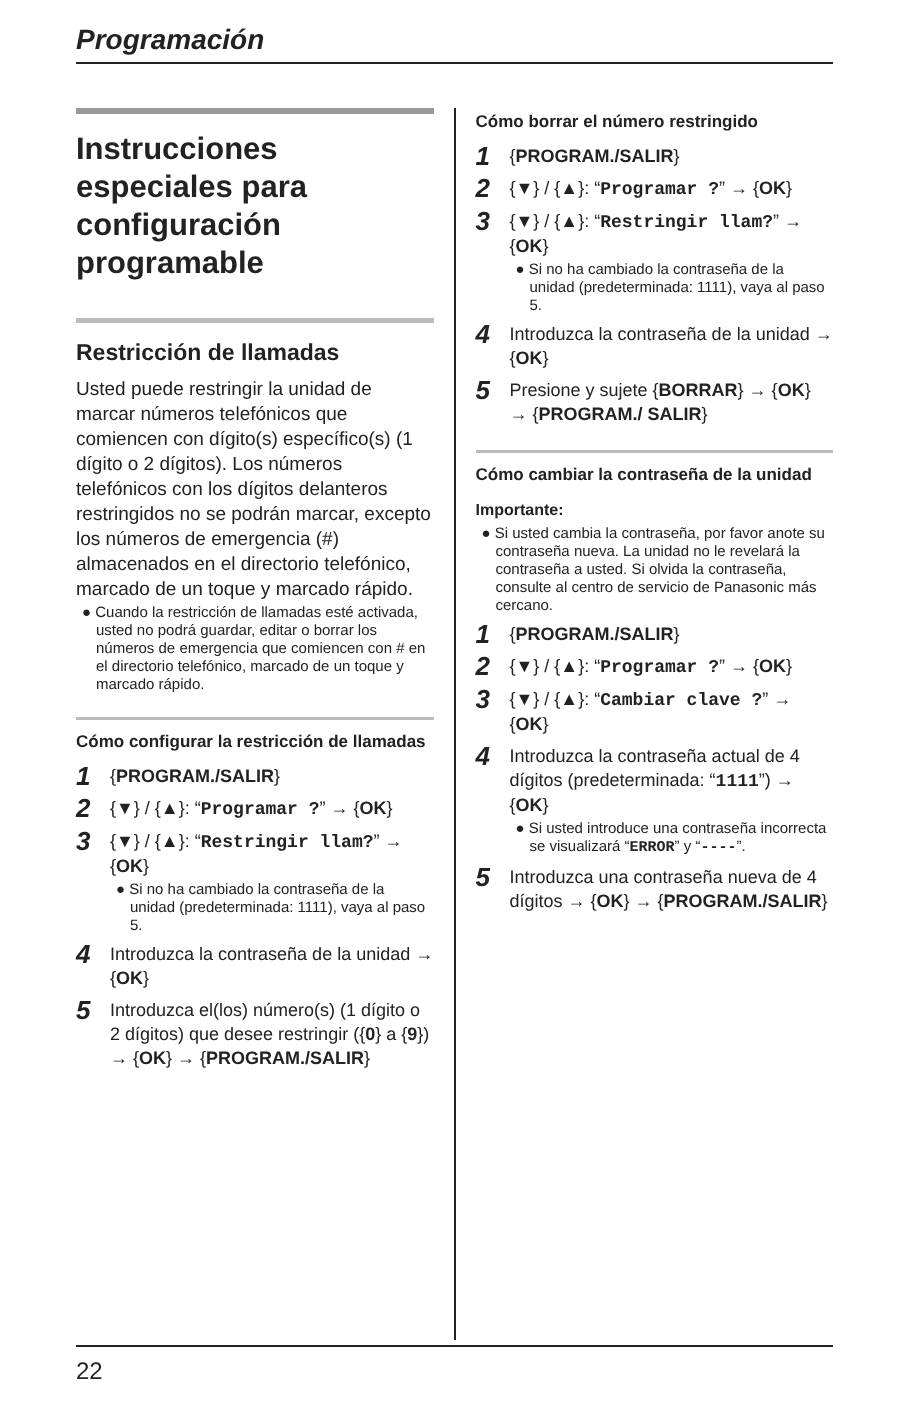Programación
Instrucciones especiales para configuración programable
Restricción de llamadas
Usted puede restringir la unidad de marcar números telefónicos que comiencen con dígito(s) específico(s) (1 dígito o 2 dígitos). Los números telefónicos con los dígitos delanteros restringidos no se podrán marcar, excepto los números de emergencia (#) almacenados en el directorio telefónico, marcado de un toque y marcado rápido.
● Cuando la restricción de llamadas esté activada, usted no podrá guardar, editar o borrar los números de emergencia que comiencen con # en el directorio telefónico, marcado de un toque y marcado rápido.
Cómo configurar la restricción de llamadas
1
{PROGRAM./SALIR}
2
{▼} / {▲}: “Programar ?” → {OK}
3
{▼} / {▲}: “Restringir llam?” → {OK}
● Si no ha cambiado la contraseña de la unidad (predeterminada: 1111), vaya al paso 5.
4
Introduzca la contraseña de la unidad → {OK}
5
Introduzca el(los) número(s) (1 dígito o 2 dígitos) que desee restringir ({0} a {9}) → {OK} → {PROGRAM./SALIR}
Cómo borrar el número restringido
1
{PROGRAM./SALIR}
2
{▼} / {▲}: “Programar ?” → {OK}
3
{▼} / {▲}: “Restringir llam?” → {OK}
● Si no ha cambiado la contraseña de la unidad (predeterminada: 1111), vaya al paso 5.
4
Introduzca la contraseña de la unidad → {OK}
5
Presione y sujete {BORRAR} → {OK} → {PROGRAM./ SALIR}
Cómo cambiar la contraseña de la unidad
Importante:
● Si usted cambia la contraseña, por favor anote su contraseña nueva. La unidad no le revelará la contraseña a usted. Si olvida la contraseña, consulte al centro de servicio de Panasonic más cercano.
1
{PROGRAM./SALIR}
2
{▼} / {▲}: “Programar ?” → {OK}
3
{▼} / {▲}: “Cambiar clave ?” → {OK}
4
Introduzca la contraseña actual de 4 dígitos (predeterminada: “1111”) → {OK}
● Si usted introduce una contraseña incorrecta se visualizará “ERROR” y “----”.
5
Introduzca una contraseña nueva de 4 dígitos → {OK} → {PROGRAM./SALIR}
22